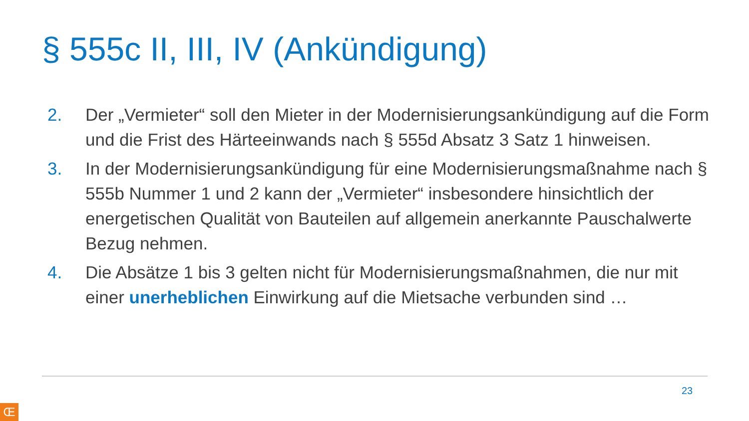§ 555c II, III, IV (Ankündigung)
2. Der „Vermieter“ soll den Mieter in der Modernisierungsankündigung auf die Form und die Frist des Härteeinwands nach § 555d Absatz 3 Satz 1 hinweisen.
3. In der Modernisierungsankündigung für eine Modernisierungsmaßnahme nach § 555b Nummer 1 und 2 kann der „Vermieter“ insbesondere hinsichtlich der energetischen Qualität von Bauteilen auf allgemein anerkannte Pauschalwerte Bezug nehmen.
4. Die Absätze 1 bis 3 gelten nicht für Modernisierungsmaßnahmen, die nur mit einer unerheblichen Einwirkung auf die Mietsache verbunden sind …
23
Œ